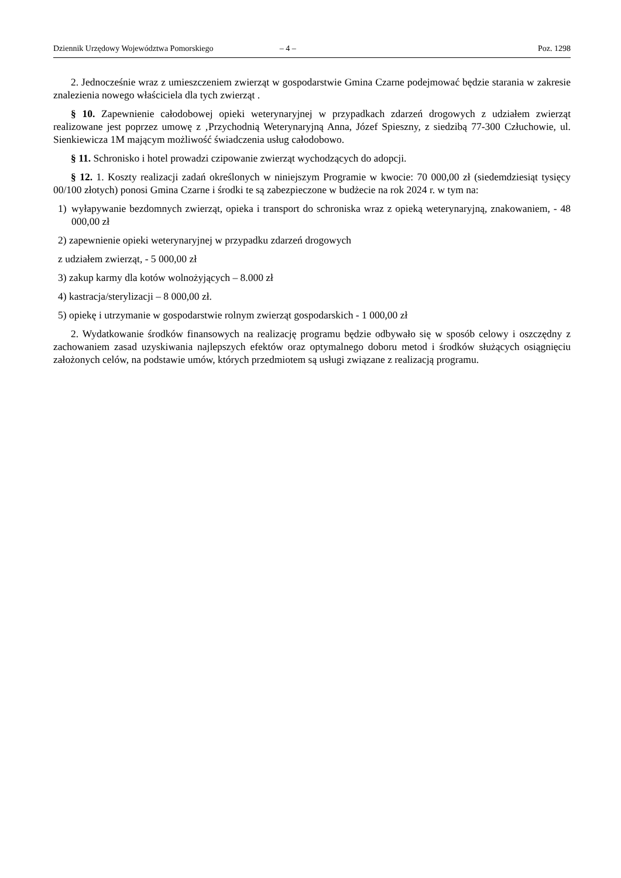Dziennik Urzędowy Województwa Pomorskiego – 4 – Poz. 1298
2. Jednocześnie wraz z umieszczeniem zwierząt w gospodarstwie Gmina Czarne podejmować będzie starania w zakresie znalezienia nowego właściciela dla tych zwierząt .
§ 10. Zapewnienie całodobowej opieki weterynaryjnej w przypadkach zdarzeń drogowych z udziałem zwierząt realizowane jest poprzez umowę z ‚Przychodnią Weterynaryjną Anna, Józef Spieszny, z siedzibą 77-300 Człuchowie, ul. Sienkiewicza 1M mającym możliwość świadczenia usług całodobowo.
§ 11. Schronisko i hotel prowadzi czipowanie zwierząt wychodzących do adopcji.
§ 12. 1. Koszty realizacji zadań określonych w niniejszym Programie w kwocie: 70 000,00 zł (siedemdziesiąt tysięcy 00/100 złotych) ponosi Gmina Czarne i środki te są zabezpieczone w budżecie na rok 2024 r. w tym na:
1) wyłapywanie bezdomnych zwierząt, opieka i transport do schroniska wraz z opieką weterynaryjną, znakowaniem, - 48 000,00 zł
2) zapewnienie opieki weterynaryjnej w przypadku zdarzeń drogowych
z udziałem zwierząt, - 5 000,00 zł
3) zakup karmy dla kotów wolnożyjących – 8.000 zł
4) kastracja/sterylizacji – 8 000,00 zł.
5) opiekę i utrzymanie w gospodarstwie rolnym zwierząt gospodarskich - 1 000,00 zł
2. Wydatkowanie środków finansowych na realizację programu będzie odbywało się w sposób celowy i oszczędny z zachowaniem zasad uzyskiwania najlepszych efektów oraz optymalnego doboru metod i środków służących osiągnięciu założonych celów, na podstawie umów, których przedmiotem są usługi związane z realizacją programu.